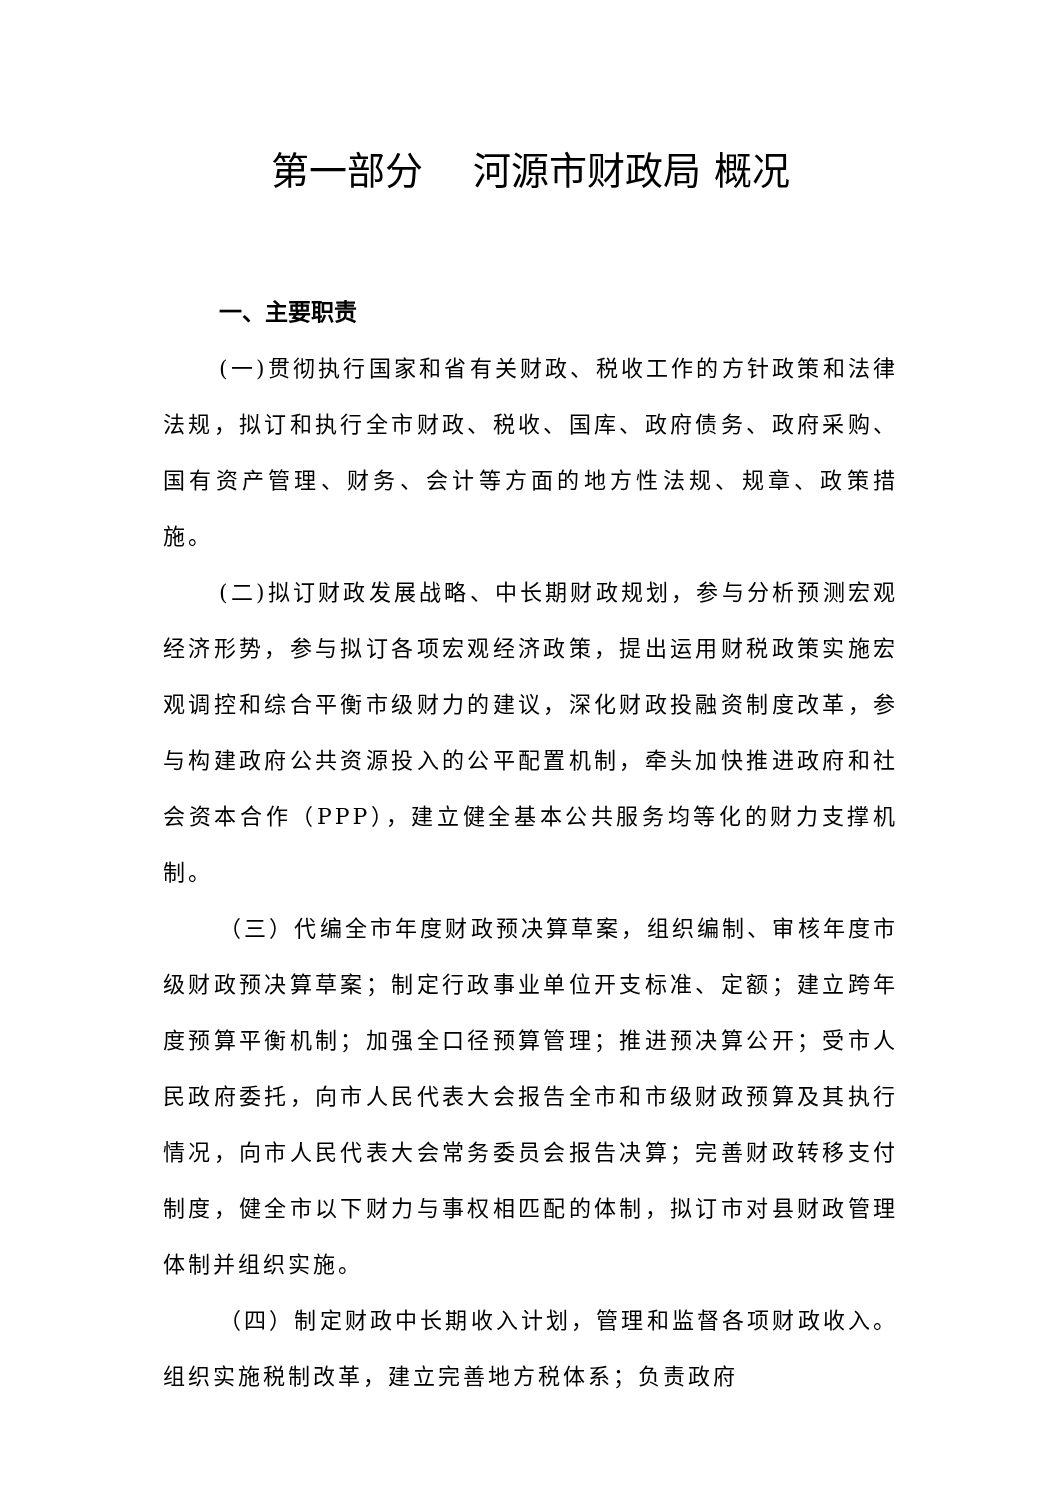第一部分　 河源市财政局 概况
一、主要职责
(一)贯彻执行国家和省有关财政、税收工作的方针政策和法律法规，拟订和执行全市财政、税收、国库、政府债务、政府采购、国有资产管理、财务、会计等方面的地方性法规、规章、政策措施。
(二)拟订财政发展战略、中长期财政规划，参与分析预测宏观经济形势，参与拟订各项宏观经济政策，提出运用财税政策实施宏观调控和综合平衡市级财力的建议，深化财政投融资制度改革，参与构建政府公共资源投入的公平配置机制，牵头加快推进政府和社会资本合作（PPP），建立健全基本公共服务均等化的财力支撑机制。
（三）代编全市年度财政预决算草案，组织编制、审核年度市级财政预决算草案；制定行政事业单位开支标准、定额；建立跨年度预算平衡机制；加强全口径预算管理；推进预决算公开；受市人民政府委托，向市人民代表大会报告全市和市级财政预算及其执行情况，向市人民代表大会常务委员会报告决算；完善财政转移支付制度，健全市以下财力与事权相匹配的体制，拟订市对县财政管理体制并组织实施。
（四）制定财政中长期收入计划，管理和监督各项财政收入。组织实施税制改革，建立完善地方税体系；负责政府